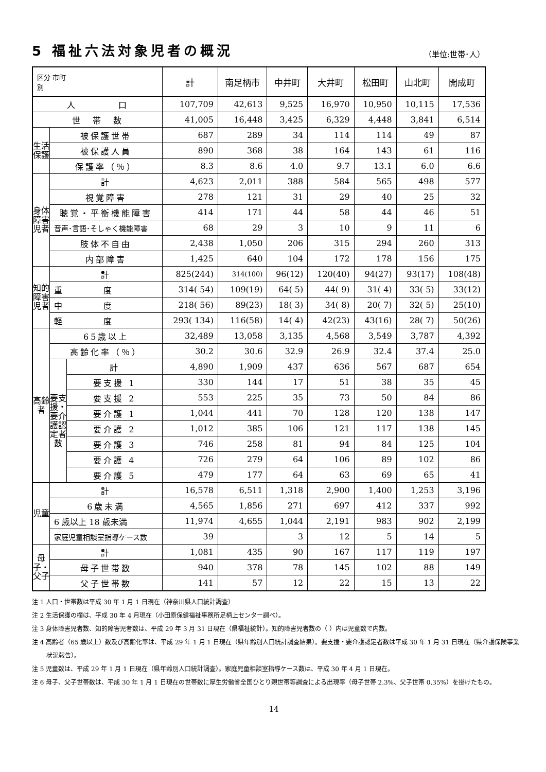5 福祉六法対象児者の概況
（単位:世帯･人）
| 区分 市町 別 | | | 計 | 南足柄市 | 中井町 | 大井町 | 松田町 | 山北町 | 開成町 |
| --- | --- | --- | --- | --- | --- | --- | --- | --- | --- |
| 人 口 | | | 107,709 | 42,613 | 9,525 | 16,970 | 10,950 | 10,115 | 17,536 |
| 世 帯 数 | | | 41,005 | 16,448 | 3,425 | 6,329 | 4,448 | 3,841 | 6,514 |
| 生活保護 | 被保護世帯 | | 687 | 289 | 34 | 114 | 114 | 49 | 87 |
| | 被保護人員 | | 890 | 368 | 38 | 164 | 143 | 61 | 116 |
| | 保護率（％） | | 8.3 | 8.6 | 4.0 | 9.7 | 13.1 | 6.0 | 6.6 |
| 身体障害児者 | 計 | | 4,623 | 2,011 | 388 | 584 | 565 | 498 | 577 |
| | 視覚障害 | | 278 | 121 | 31 | 29 | 40 | 25 | 32 |
| | 聴覚・平衡機能障害 | | 414 | 171 | 44 | 58 | 44 | 46 | 51 |
| | 音声･言語･そしゃく機能障害 | | 68 | 29 | 3 | 10 | 9 | 11 | 6 |
| | 肢体不自由 | | 2,438 | 1,050 | 206 | 315 | 294 | 260 | 313 |
| | 内部障害 | | 1,425 | 640 | 104 | 172 | 178 | 156 | 175 |
| 知的障害児者 | 計 | | 825(244) | 314(100) | 96(12) | 120(40) | 94(27) | 93(17) | 108(48) |
| | 重 度 | | 314( 54) | 109(19) | 64( 5) | 44( 9) | 31( 4) | 33( 5) | 33(12) |
| | 中 度 | | 218( 56) | 89(23) | 18( 3) | 34( 8) | 20( 7) | 32( 5) | 25(10) |
| | 軽 度 | | 293( 134) | 116(58) | 14( 4) | 42(23) | 43(16) | 28( 7) | 50(26) |
| 高齢者 | 65歳以上 | | 32,489 | 13,058 | 3,135 | 4,568 | 3,549 | 3,787 | 4,392 |
| | 高齢化率（％） | | 30.2 | 30.6 | 32.9 | 26.9 | 32.4 | 37.4 | 25.0 |
| | 要支援・要介護認定者数 | 計 | 4,890 | 1,909 | 437 | 636 | 567 | 687 | 654 |
| | | 要支援 1 | 330 | 144 | 17 | 51 | 38 | 35 | 45 |
| | | 要支援 2 | 553 | 225 | 35 | 73 | 50 | 84 | 86 |
| | | 要介護 1 | 1,044 | 441 | 70 | 128 | 120 | 138 | 147 |
| | | 要介護 2 | 1,012 | 385 | 106 | 121 | 117 | 138 | 145 |
| | | 要介護 3 | 746 | 258 | 81 | 94 | 84 | 125 | 104 |
| | | 要介護 4 | 726 | 279 | 64 | 106 | 89 | 102 | 86 |
| | | 要介護 5 | 479 | 177 | 64 | 63 | 69 | 65 | 41 |
| 児童 | 計 | | 16,578 | 6,511 | 1,318 | 2,900 | 1,400 | 1,253 | 3,196 |
| | 6歳未満 | | 4,565 | 1,856 | 271 | 697 | 412 | 337 | 992 |
| | 6 歳以上 18 歳未満 | | 11,974 | 4,655 | 1,044 | 2,191 | 983 | 902 | 2,199 |
| | 家庭児童相談室指導ケース数 | | 39 | | 3 | 12 | 5 | 14 | 5 |
| 母子・父子 | 計 | | 1,081 | 435 | 90 | 167 | 117 | 119 | 197 |
| | 母子世帯数 | | 940 | 378 | 78 | 145 | 102 | 88 | 149 |
| | 父子世帯数 | | 141 | 57 | 12 | 22 | 15 | 13 | 22 |
注 1 人口・世帯数は平成 30 年 1 月 1 日現在（神奈川県人口統計調査）
注 2 生活保護の欄は、平成 30 年 4 月現在（小田原保健福祉事務所足柄上センター調べ）。
注 3 身体障害児者数、知的障害児者数は、平成 29 年 3 月 31 日現在（県福祉統計）。知的障害児者数の（ ）内は児童数で内数。
注 4 高齢者（65 歳以上）数及び高齢化率は、平成 29 年 1 月 1 日現在（県年齢別人口統計調査結果）。要支援・要介護認定者数は平成 30 年 1 月 31 日現在（県介護保険事業状況報告）。
注 5 児童数は、平成 29 年 1 月 1 日現在（県年齢別人口統計調査）。家庭児童相談室指導ケース数は、平成 30 年 4 月 1 日現在。
注 6 母子、父子世帯数は、平成 30 年 1 月 1 日現在の世帯数に厚生労働省全国ひとり親世帯等調査による出現率（母子世帯 2.3%、父子世帯 0.35%）を掛けたもの。
14